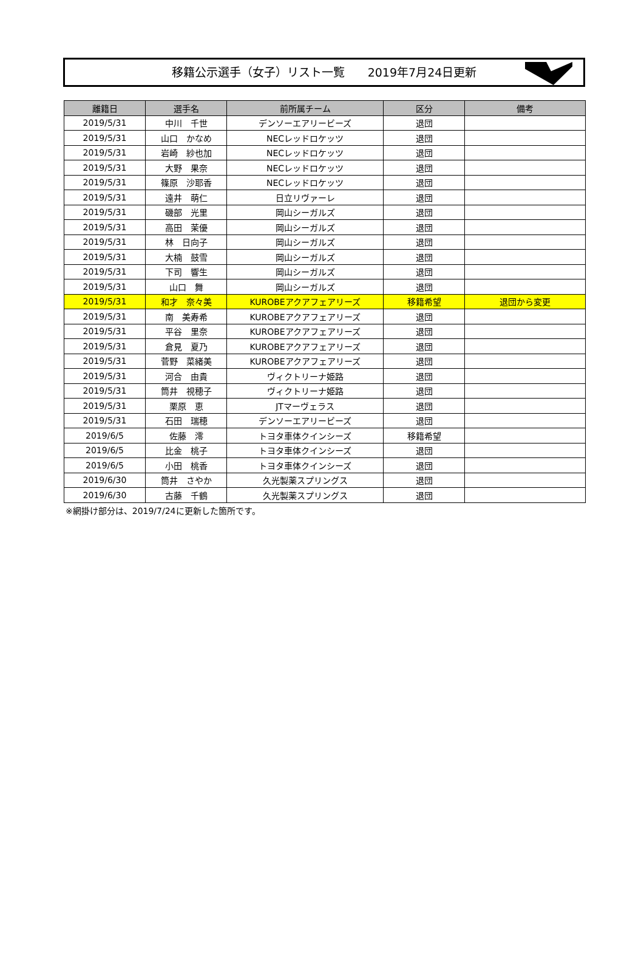移籍公示選手（女子）リスト一覧　　2019年7月24日更新
| 離籍日 | 選手名 | 前所属チーム | 区分 | 備考 |
| --- | --- | --- | --- | --- |
| 2019/5/31 | 中川 千世 | デンソーエアリービーズ | 退団 | |
| 2019/5/31 | 山口 かなめ | NECレッドロケッツ | 退団 | |
| 2019/5/31 | 岩崎 紗也加 | NECレッドロケッツ | 退団 | |
| 2019/5/31 | 大野 果奈 | NECレッドロケッツ | 退団 | |
| 2019/5/31 | 篠原 沙耶香 | NECレッドロケッツ | 退団 | |
| 2019/5/31 | 遠井 萌仁 | 日立リヴァーレ | 退団 | |
| 2019/5/31 | 磯部 光里 | 岡山シーガルズ | 退団 | |
| 2019/5/31 | 高田 茉優 | 岡山シーガルズ | 退団 | |
| 2019/5/31 | 林 日向子 | 岡山シーガルズ | 退団 | |
| 2019/5/31 | 大楠 鼓雪 | 岡山シーガルズ | 退団 | |
| 2019/5/31 | 下司 響生 | 岡山シーガルズ | 退団 | |
| 2019/5/31 | 山口 舞 | 岡山シーガルズ | 退団 | |
| 2019/5/31 | 和才 奈々美 | KUROBEアクアフェアリーズ | 移籍希望 | 退団から変更 |
| 2019/5/31 | 南 美寿希 | KUROBEアクアフェアリーズ | 退団 | |
| 2019/5/31 | 平谷 里奈 | KUROBEアクアフェアリーズ | 退団 | |
| 2019/5/31 | 倉見 夏乃 | KUROBEアクアフェアリーズ | 退団 | |
| 2019/5/31 | 菅野 菜緒美 | KUROBEアクアフェアリーズ | 退団 | |
| 2019/5/31 | 河合 由貴 | ヴィクトリーナ姫路 | 退団 | |
| 2019/5/31 | 筒井 視穂子 | ヴィクトリーナ姫路 | 退団 | |
| 2019/5/31 | 栗原 恵 | JTマーヴェラス | 退団 | |
| 2019/5/31 | 石田 瑞穂 | デンソーエアリービーズ | 退団 | |
| 2019/6/5 | 佐藤 澪 | トヨタ車体クインシーズ | 移籍希望 | |
| 2019/6/5 | 比金 桃子 | トヨタ車体クインシーズ | 退団 | |
| 2019/6/5 | 小田 桃香 | トヨタ車体クインシーズ | 退団 | |
| 2019/6/30 | 筒井 さやか | 久光製薬スプリングス | 退団 | |
| 2019/6/30 | 古藤 千鶴 | 久光製薬スプリングス | 退団 | |
※網掛け部分は、2019/7/24に更新した箇所です。